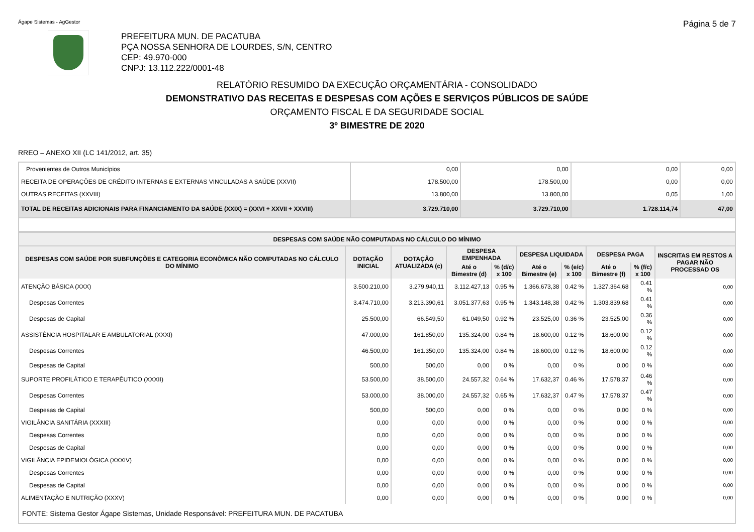Ágape Sistemas - AgGestor Página 5 de 7
PREFEITURA MUN. DE PACATUBA
PÇA NOSSA SENHORA DE LOURDES, S/N, CENTRO
CEP: 49.970-000
CNPJ: 13.112.222/0001-48
RELATÓRIO RESUMIDO DA EXECUÇÃO ORÇAMENTÁRIA - CONSOLIDADO
DEMONSTRATIVO DAS RECEITAS E DESPESAS COM AÇÕES E SERVIÇOS PÚBLICOS DE SAÚDE
ORÇAMENTO FISCAL E DA SEGURIDADE SOCIAL
3º BIMESTRE DE 2020
RREO – ANEXO XII (LC 141/2012, art. 35)
| Provenientes de Outros Municípios | 0,00 | 0,00 | 0,00 | 0,00 |
| RECEITA DE OPERAÇÕES DE CRÉDITO INTERNAS E EXTERNAS VINCULADAS A SAÚDE (XXVII) | 178.500,00 | 178.500,00 | 0,00 | 0,00 |
| OUTRAS RECEITAS (XXVIII) | 13.800,00 | 13.800,00 | 0,05 | 1,00 |
| TOTAL DE RECEITAS ADICIONAIS PARA FINANCIAMENTO DA SAÚDE (XXIX) = (XXVI + XXVII + XXVIII) | 3.729.710,00 | 3.729.710,00 | 1.728.114,74 | 47,00 |
| DESPESAS COM SAÚDE NÃO COMPUTADAS NO CÁLCULO DO MÍNIMO | | | | | | | | | |
| --- | --- | --- | --- | --- | --- | --- | --- | --- | --- |
| DESPESAS COM SAÚDE POR SUBFUNÇÕES E CATEGORIA ECONÔMICA NÃO COMPUTADAS NO CÁLCULO DO MÍNIMO | DOTAÇÃO INICIAL | DOTAÇÃO ATUALIZADA (c) | DESPESA EMPENHADA | | DESPESA LIQUIDADA | | DESPESA PAGA | | INSCRITAS EM RESTOS A PAGAR NÃO PROCESSAD OS |
| | | | Até o Bimestre (d) | % (d/c) x 100 | Até o Bimestre (e) | % (e/c) x 100 | Até o Bimestre (f) | % (f/c) x 100 | |
| ATENÇÃO BÁSICA (XXX) | 3.500.210,00 | 3.279.940,11 | 3.112.427,13 | 0.95 % | 1.366.673,38 | 0.42 % | 1.327.364,68 | 0.41 % | 0,00 |
| Despesas Correntes | 3.474.710,00 | 3.213.390,61 | 3.051.377,63 | 0.95 % | 1.343.148,38 | 0.42 % | 1.303.839,68 | 0.41 % | 0,00 |
| Despesas de Capital | 25.500,00 | 66.549,50 | 61.049,50 | 0.92 % | 23.525,00 | 0.36 % | 23.525,00 | 0.36 % | 0,00 |
| ASSISTÊNCIA HOSPITALAR E AMBULATORIAL (XXXI) | 47.000,00 | 161.850,00 | 135.324,00 | 0.84 % | 18.600,00 | 0.12 % | 18.600,00 | 0.12 % | 0,00 |
| Despesas Correntes | 46.500,00 | 161.350,00 | 135.324,00 | 0.84 % | 18.600,00 | 0.12 % | 18.600,00 | 0.12 % | 0,00 |
| Despesas de Capital | 500,00 | 500,00 | 0,00 | 0 % | 0,00 | 0 % | 0,00 | 0 % | 0,00 |
| SUPORTE PROFILÁTICO E TERAPÊUTICO (XXXII) | 53.500,00 | 38.500,00 | 24.557,32 | 0.64 % | 17.632,37 | 0.46 % | 17.578,37 | 0.46 % | 0,00 |
| Despesas Correntes | 53.000,00 | 38.000,00 | 24.557,32 | 0.65 % | 17.632,37 | 0.47 % | 17.578,37 | 0.47 % | 0,00 |
| Despesas de Capital | 500,00 | 500,00 | 0,00 | 0 % | 0,00 | 0 % | 0,00 | 0 % | 0,00 |
| VIGILÂNCIA SANITÁRIA (XXXIII) | 0,00 | 0,00 | 0,00 | 0 % | 0,00 | 0 % | 0,00 | 0 % | 0,00 |
| Despesas Correntes | 0,00 | 0,00 | 0,00 | 0 % | 0,00 | 0 % | 0,00 | 0 % | 0,00 |
| Despesas de Capital | 0,00 | 0,00 | 0,00 | 0 % | 0,00 | 0 % | 0,00 | 0 % | 0,00 |
| VIGILÂNCIA EPIDEMIOLÓGICA (XXXIV) | 0,00 | 0,00 | 0,00 | 0 % | 0,00 | 0 % | 0,00 | 0 % | 0,00 |
| Despesas Correntes | 0,00 | 0,00 | 0,00 | 0 % | 0,00 | 0 % | 0,00 | 0 % | 0,00 |
| Despesas de Capital | 0,00 | 0,00 | 0,00 | 0 % | 0,00 | 0 % | 0,00 | 0 % | 0,00 |
| ALIMENTAÇÃO E NUTRIÇÃO (XXXV) | 0,00 | 0,00 | 0,00 | 0 % | 0,00 | 0 % | 0,00 | 0 % | 0,00 |
| FONTE: Sistema Gestor Ágape Sistemas, Unidade Responsável: PREFEITURA MUN. DE PACATUBA | | | | | | | | | |